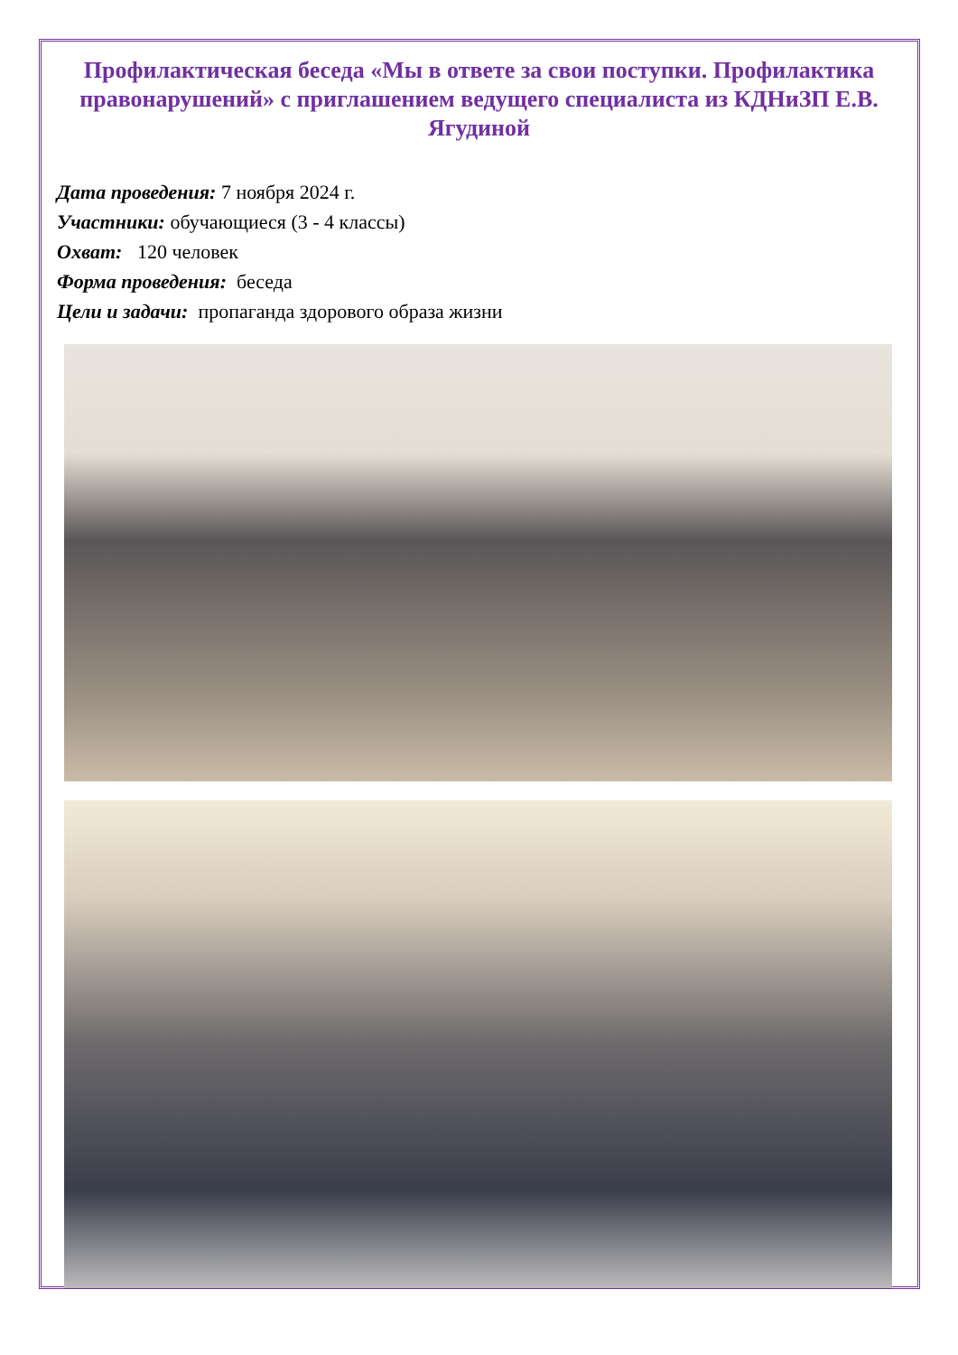Профилактическая беседа «Мы в ответе за свои поступки. Профилактика правонарушений» с приглашением ведущего специалиста из КДНиЗП Е.В. Ягудиной
Дата проведения: 7 ноября 2024 г.
Участники: обучающиеся (3 - 4 классы)
Охват: 120 человек
Форма проведения: беседа
Цели и задачи: пропаганда здорового образа жизни